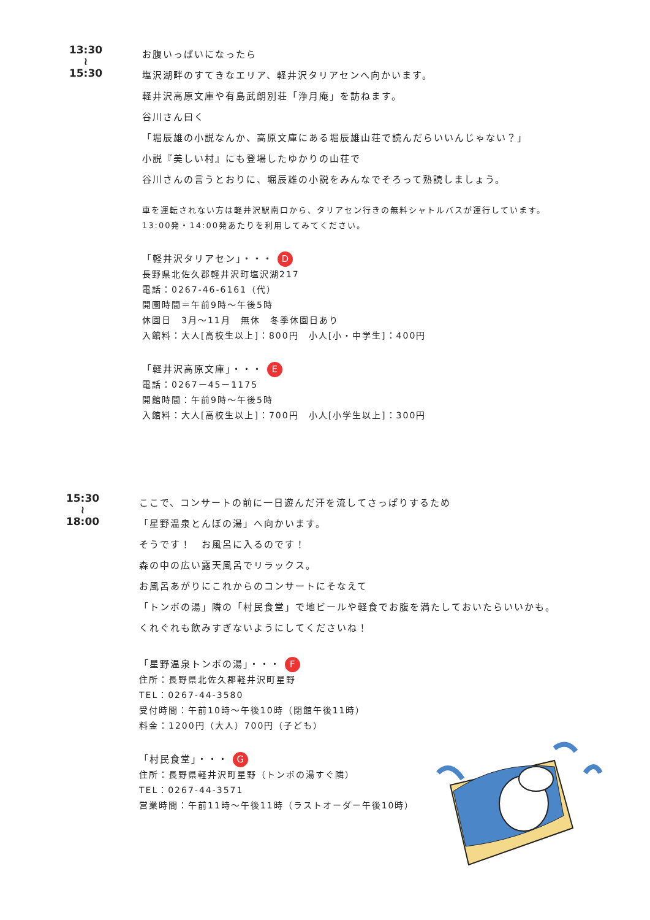13:30
≀
15:30
お腹いっぱいになったら
塩沢湖畔のすてきなエリア、軽井沢タリアセンへ向かいます。
軽井沢高原文庫や有島武朗別荘「浄月庵」を訪ねます。
谷川さん曰く
「堀辰雄の小説なんか、高原文庫にある堀辰雄山荘で読んだらいいんじゃない？」
小説『美しい村』にも登場したゆかりの山荘で
谷川さんの言うとおりに、堀辰雄の小説をみんなでそろって熟読しましょう。
車を運転されない方は軽井沢駅南口から、タリアセン行きの無料シャトルバスが運行しています。
13:00発・14:00発あたりを利用してみてください。
「軽井沢タリアセン」・・・ D
長野県北佐久郡軽井沢町塩沢湖217
電話：0267-46-6161（代）
開園時間＝午前9時～午後5時
休園日　3月～11月　無休　冬季休園日あり
入館料：大人[高校生以上]：800円　小人[小・中学生]：400円
「軽井沢高原文庫」・・・ E
電話：0267ー45ー1175
開館時間：午前9時～午後5時
入館料：大人[高校生以上]：700円　小人[小学生以上]：300円
15:30
≀
18:00
ここで、コンサートの前に一日遊んだ汗を流してさっぱりするため
「星野温泉とんぼの湯」へ向かいます。
そうです！　お風呂に入るのです！
森の中の広い露天風呂でリラックス。
お風呂あがりにこれからのコンサートにそなえて
「トンボの湯」隣の「村民食堂」で地ビールや軽食でお腹を満たしておいたらいいかも。
くれぐれも飲みすぎないようにしてくださいね！
「星野温泉トンボの湯」・・・ F
住所：長野県北佐久郡軽井沢町星野
TEL：0267-44-3580
受付時間：午前10時～午後10時（閉館午後11時）
料金：1200円（大人）700円（子ども）
「村民食堂」・・・ G
住所：長野県軽井沢町星野（トンボの湯すぐ隣）
TEL：0267-44-3571
営業時間：午前11時～午後11時（ラストオーダー午後10時）